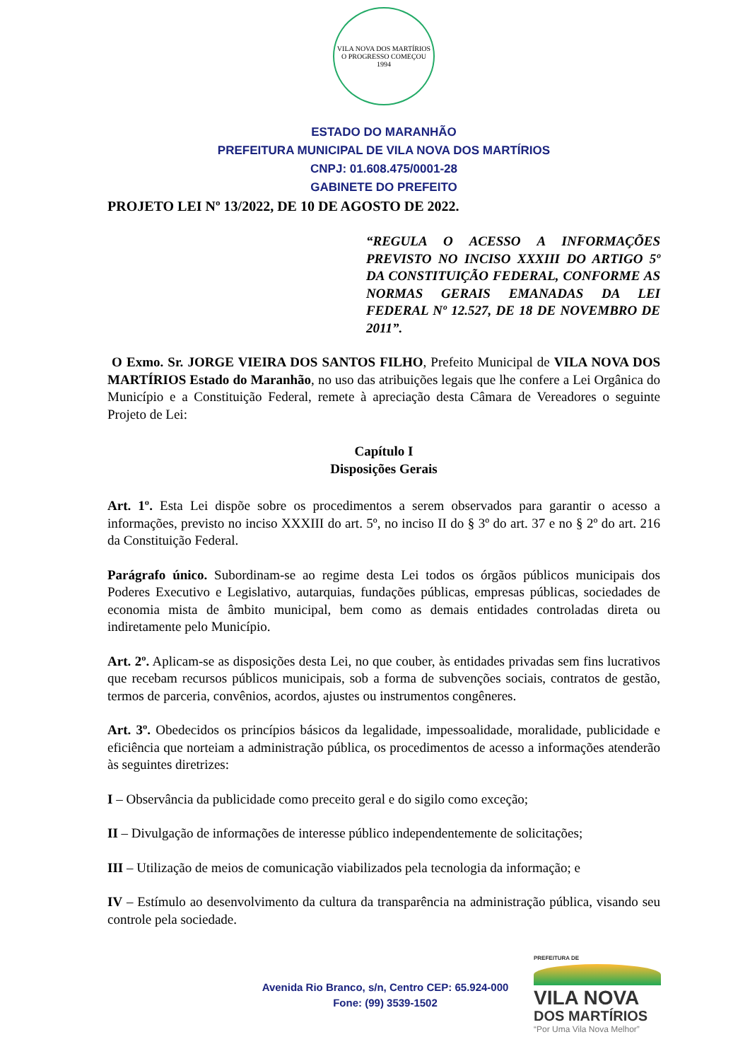VILA NOVA DOS MARTÍRIOS
O PROGRESSO COMEÇOU
1994
ESTADO DO MARANHÃO
PREFEITURA MUNICIPAL DE VILA NOVA DOS MARTÍRIOS
CNPJ: 01.608.475/0001-28
GABINETE DO PREFEITO
PROJETO LEI Nº 13/2022, DE 10 DE AGOSTO DE 2022.
“REGULA O ACESSO A INFORMAÇÕES PREVISTO NO INCISO XXXIII DO ARTIGO 5º DA CONSTITUIÇÃO FEDERAL, CONFORME AS NORMAS GERAIS EMANADAS DA LEI FEDERAL Nº 12.527, DE 18 DE NOVEMBRO DE 2011”.
O Exmo. Sr. JORGE VIEIRA DOS SANTOS FILHO, Prefeito Municipal de VILA NOVA DOS MARTÍRIOS Estado do Maranhão, no uso das atribuições legais que lhe confere a Lei Orgânica do Município e a Constituição Federal, remete à apreciação desta Câmara de Vereadores o seguinte Projeto de Lei:
Capítulo I
Disposições Gerais
Art. 1º. Esta Lei dispõe sobre os procedimentos a serem observados para garantir o acesso a informações, previsto no inciso XXXIII do art. 5º, no inciso II do § 3º do art. 37 e no § 2º do art. 216 da Constituição Federal.
Parágrafo único. Subordinam-se ao regime desta Lei todos os órgãos públicos municipais dos Poderes Executivo e Legislativo, autarquias, fundações públicas, empresas públicas, sociedades de economia mista de âmbito municipal, bem como as demais entidades controladas direta ou indiretamente pelo Município.
Art. 2º. Aplicam-se as disposições desta Lei, no que couber, às entidades privadas sem fins lucrativos que recebam recursos públicos municipais, sob a forma de subvenções sociais, contratos de gestão, termos de parceria, convênios, acordos, ajustes ou instrumentos congêneres.
Art. 3º. Obedecidos os princípios básicos da legalidade, impessoalidade, moralidade, publicidade e eficiência que norteiam a administração pública, os procedimentos de acesso a informações atenderão às seguintes diretrizes:
I – Observância da publicidade como preceito geral e do sigilo como exceção;
II – Divulgação de informações de interesse público independentemente de solicitações;
III – Utilização de meios de comunicação viabilizados pela tecnologia da informação; e
IV – Estímulo ao desenvolvimento da cultura da transparência na administração pública, visando seu controle pela sociedade.
Avenida Rio Branco, s/n, Centro CEP: 65.924-000
Fone: (99) 3539-1502
PREFEITURA DE
VILA NOVA
DOS MARTÍRIOS
“Por Uma Vila Nova Melhor”